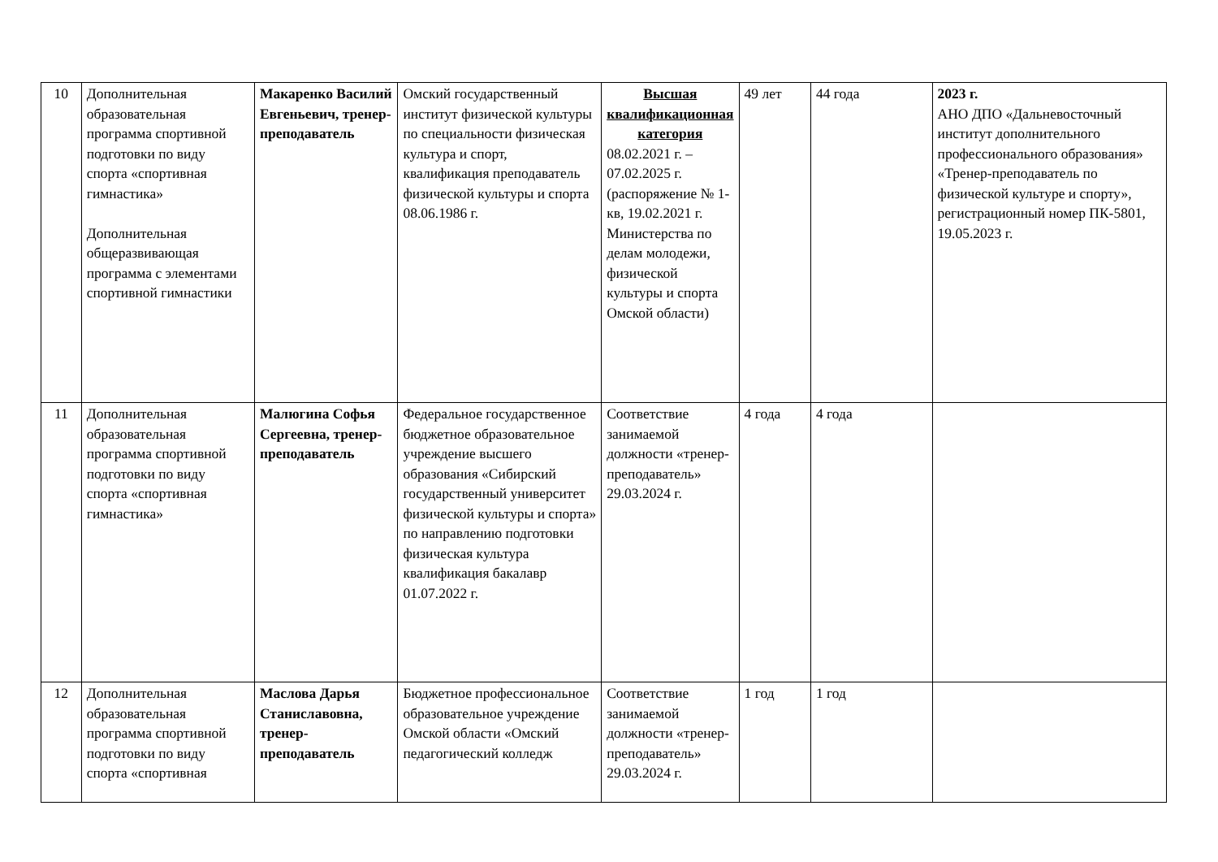| 10 | Дополнительная образовательная программа спортивной подготовки по виду спорта «спортивная гимнастика» Дополнительная общеразвивающая программа с элементами спортивной гимнастики | Макаренко Василий Евгеньевич, тренер-преподаватель | Омский государственный институт физической культуры по специальности физическая культура и спорт, квалификация преподаватель физической культуры и спорта 08.06.1986 г. | Высшая квалификационная категория 08.02.2021 г. – 07.02.2025 г. (распоряжение № 1-кв, 19.02.2021 г. Министерства по делам молодежи, физической культуры и спорта Омской области) | 49 лет | 44 года | 2023 г. АНО ДПО «Дальневосточный институт дополнительного профессионального образования» «Тренер-преподаватель по физической культуре и спорту», регистрационный номер ПК-5801, 19.05.2023 г. |
| 11 | Дополнительная образовательная программа спортивной подготовки по виду спорта «спортивная гимнастика» | Малюгина Софья Сергеевна, тренер-преподаватель | Федеральное государственное бюджетное образовательное учреждение высшего образования «Сибирский государственный университет физической культуры и спорта» по направлению подготовки физическая культура квалификация бакалавр 01.07.2022 г. | Соответствие занимаемой должности «тренер-преподаватель» 29.03.2024 г. | 4 года | 4 года | |
| 12 | Дополнительная образовательная программа спортивной подготовки по виду спорта «спортивная | Маслова Дарья Станиславовна, тренер-преподаватель | Бюджетное профессиональное образовательное учреждение Омской области «Омский педагогический колледж | Соответствие занимаемой должности «тренер-преподаватель» 29.03.2024 г. | 1 год | 1 год | |